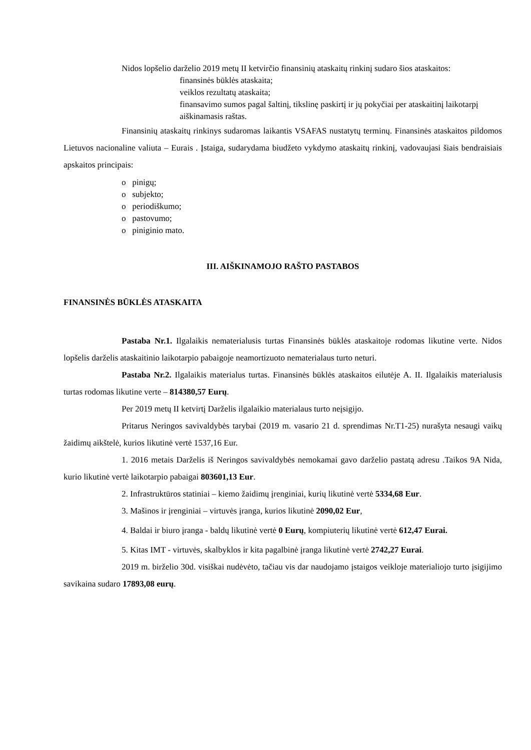Nidos lopšelio darželio 2019 metų II ketvirčio finansinių ataskaitų rinkinį sudaro šios ataskaitos:
finansinės būklės ataskaita;
veiklos rezultatų ataskaita;
finansavimo sumos pagal šaltinį, tikslinę paskirtį ir jų pokyčiai per ataskaitinį laikotarpį
aiškinamasis raštas.
Finansinių ataskaitų rinkinys sudaromas laikantis VSAFAS nustatytų terminų. Finansinės ataskaitos pildomos Lietuvos nacionaline valiuta – Eurais . Įstaiga, sudarydama biudžeto vykdymo ataskaitų rinkinį, vadovaujasi šiais bendraisiais apskaitos principais:
o pinigų;
o subjekto;
o periodiškumo;
o pastovumo;
o piniginio mato.
III. AIŠKINAMOJO RAŠTO PASTABOS
FINANSINĖS BŪKLĖS ATASKAITA
Pastaba Nr.1. Ilgalaikis nematerialusis turtas Finansinės būklės ataskaitoje rodomas likutine verte. Nidos lopšelis darželis ataskaitinio laikotarpio pabaigoje neamortizuoto nematerialaus turto neturi.
Pastaba Nr.2. Ilgalaikis materialus turtas. Finansinės būklės ataskaitos eilutėje A. II. Ilgalaikis materialusis turtas rodomas likutine verte – 814380,57 Eurų.
Per 2019 metų II ketvirtį Darželis ilgalaikio materialaus turto neįsigijo.
Pritarus Neringos savivaldybės tarybai (2019 m. vasario 21 d. sprendimas Nr.T1-25) nurašyta nesaugi vaikų žaidimų aikštelė, kurios likutinė vertė 1537,16 Eur.
1. 2016 metais Darželis iš Neringos savivaldybės nemokamai gavo darželio pastatą adresu .Taikos 9A Nida, kurio likutinė vertė laikotarpio pabaigai 803601,13 Eur.
2. Infrastruktūros statiniai – kiemo žaidimų įrenginiai, kurių likutinė vertė 5334,68 Eur.
3. Mašinos ir įrenginiai – virtuvės įranga, kurios likutinė 2090,02 Eur,
4. Baldai ir biuro įranga - baldų likutinė vertė 0 Eurų, kompiuterių likutinė vertė 612,47 Eurai.
5. Kitas IMT - virtuvės, skalbyklos ir kita pagalbinė įranga likutinė vertė 2742,27 Eurai.
2019 m. birželio 30d. visiškai nudėvėto, tačiau vis dar naudojamo įstaigos veikloje materialiojo turto įsigijimo savikaina sudaro 17893,08 eurų.